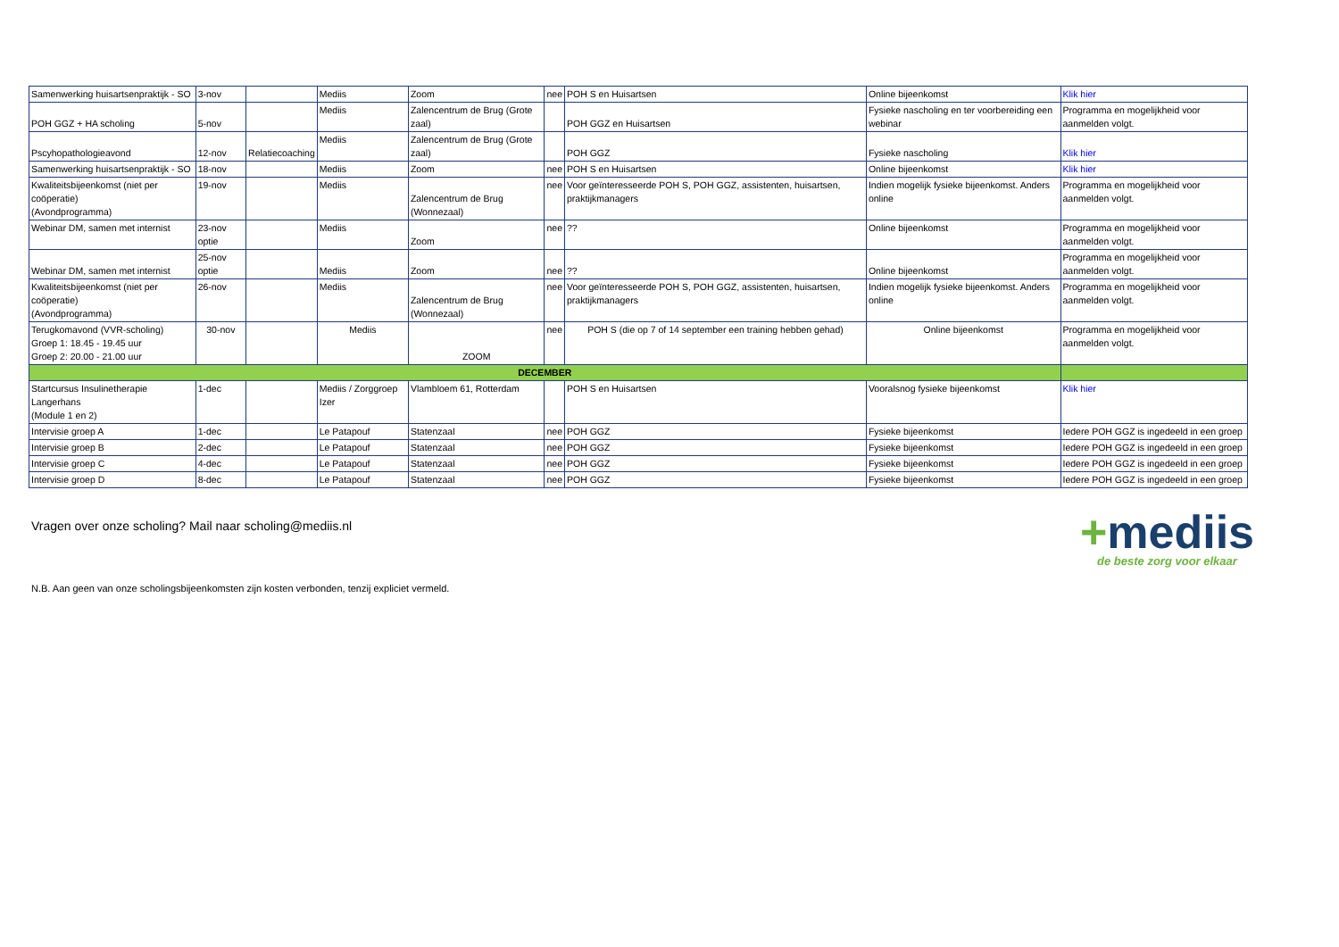| Samenwerking huisartsenpraktijk - SO | 3-nov | | Mediis | Zoom | nee | POH S en Huisartsen | Online bijeenkomst | Klik hier |
| POH GGZ + HA scholing | 5-nov | | Mediis | Zalencentrum de Brug (Grote zaal) | | POH GGZ en Huisartsen | Fysieke nascholing en ter voorbereiding een webinar | Programma en mogelijkheid voor aanmelden volgt. |
| Pscyhopathologieavond | 12-nov | Relatiecoaching | Mediis | Zalencentrum de Brug (Grote zaal) | | POH GGZ | Fysieke nascholing | Klik hier |
| Samenwerking huisartsenpraktijk - SO | 18-nov | | Mediis | Zoom | nee | POH S en Huisartsen | Online bijeenkomst | Klik hier |
| Kwaliteitsbijeenkomst (niet per coöperatie) (Avondprogramma) | 19-nov | | Mediis | Zalencentrum de Brug (Wonnezaal) | nee | Voor geïnteresseerde POH S, POH GGZ, assistenten, huisartsen, praktijkmanagers | Indien mogelijk fysieke bijeenkomst. Anders online | Programma en mogelijkheid voor aanmelden volgt. |
| Webinar DM, samen met internist | 23-nov optie | | Mediis | Zoom | nee | ?? | Online bijeenkomst | Programma en mogelijkheid voor aanmelden volgt. |
| Webinar DM, samen met internist | 25-nov optie | | Mediis | Zoom | nee | ?? | Online bijeenkomst | Programma en mogelijkheid voor aanmelden volgt. |
| Kwaliteitsbijeenkomst (niet per coöperatie) (Avondprogramma) | 26-nov | | Mediis | Zalencentrum de Brug (Wonnezaal) | nee | Voor geïnteresseerde POH S, POH GGZ, assistenten, huisartsen, praktijkmanagers | Indien mogelijk fysieke bijeenkomst. Anders online | Programma en mogelijkheid voor aanmelden volgt. |
| Terugkomavond (VVR-scholing) Groep 1: 18.45 - 19.45 uur Groep 2: 20.00 - 21.00 uur | 30-nov | | Mediis | ZOOM | nee | POH S (die op 7 of 14 september een training hebben gehad) | Online bijeenkomst | Programma en mogelijkheid voor aanmelden volgt. |
| DECEMBER | | | | | | | | |
| Startcursus Insulinetherapie Langerhans (Module 1 en 2) | 1-dec | | Mediis / Zorggroep Izer | Vlambloem 61, Rotterdam | | POH S en Huisartsen | Vooralsnog fysieke bijeenkomst | Klik hier |
| Intervisie groep A | 1-dec | | Le Patapouf | Statenzaal | nee | POH GGZ | Fysieke bijeenkomst | Iedere POH GGZ is ingedeeld in een groep |
| Intervisie groep B | 2-dec | | Le Patapouf | Statenzaal | nee | POH GGZ | Fysieke bijeenkomst | Iedere POH GGZ is ingedeeld in een groep |
| Intervisie groep C | 4-dec | | Le Patapouf | Statenzaal | nee | POH GGZ | Fysieke bijeenkomst | Iedere POH GGZ is ingedeeld in een groep |
| Intervisie groep D | 8-dec | | Le Patapouf | Statenzaal | nee | POH GGZ | Fysieke bijeenkomst | Iedere POH GGZ is ingedeeld in een groep |
+mediis
de beste zorg voor elkaar
Vragen over onze scholing? Mail naar scholing@mediis.nl
N.B. Aan geen van onze scholingsbijeenkomsten zijn kosten verbonden, tenzij expliciet vermeld.